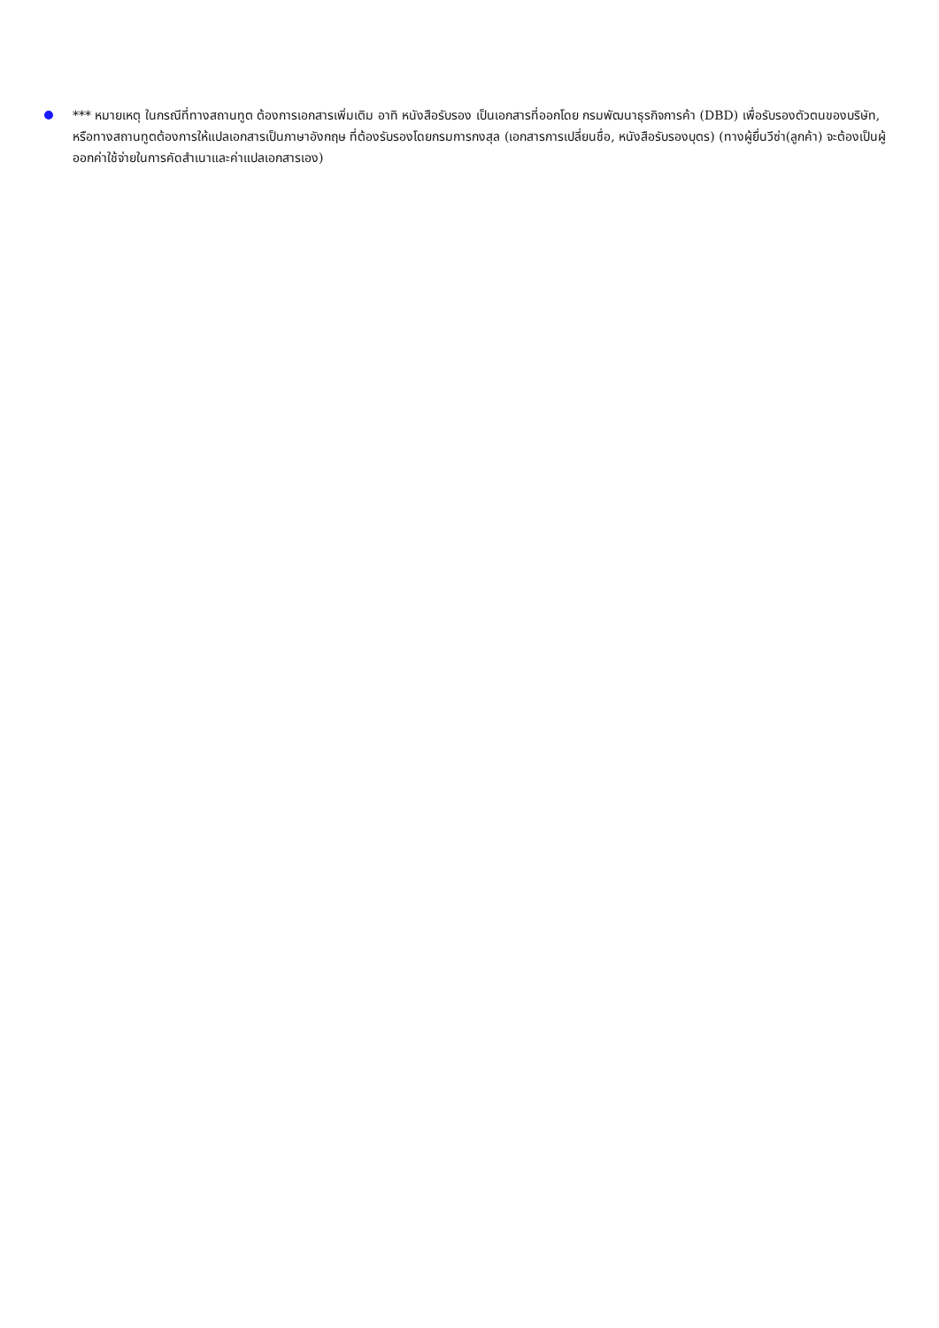*** หมายเหตุ ในกรณีที่ทางสถานทูต ต้องการเอกสารเพิ่มเติม อาทิ หนังสือรับรอง เป็นเอกสารที่ออกโดย กรมพัฒนาธุรกิจการค้า (DBD) เพื่อรับรองตัวตนของบริษัท, หรือทางสถานทูตต้องการให้แปลเอกสารเป็นภาษาอังกฤษ ที่ต้องรับรองโดยกรมการกงสุล (เอกสารการเปลี่ยนชื่อ, หนังสือรับรองบุตร) (ทางผู้ยื่นวีซ่า(ลูกค้า) จะต้องเป็นผู้ออกค่าใช้จ่ายในการคัดสำเนาและค่าแปลเอกสารเอง)